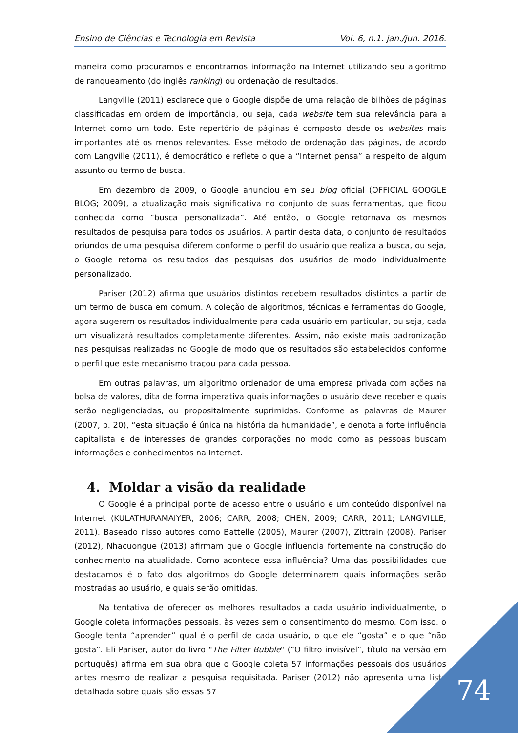Ensino de Ciências e Tecnologia em Revista Vol. 6, n.1. jan./jun. 2016.
maneira como procuramos e encontramos informação na Internet utilizando seu algoritmo de ranqueamento (do inglês ranking) ou ordenação de resultados.
Langville (2011) esclarece que o Google dispõe de uma relação de bilhões de páginas classificadas em ordem de importância, ou seja, cada website tem sua relevância para a Internet como um todo. Este repertório de páginas é composto desde os websites mais importantes até os menos relevantes. Esse método de ordenação das páginas, de acordo com Langville (2011), é democrático e reflete o que a “Internet pensa” a respeito de algum assunto ou termo de busca.
Em dezembro de 2009, o Google anunciou em seu blog oficial (OFFICIAL GOOGLE BLOG; 2009), a atualização mais significativa no conjunto de suas ferramentas, que ficou conhecida como “busca personalizada”. Até então, o Google retornava os mesmos resultados de pesquisa para todos os usuários. A partir desta data, o conjunto de resultados oriundos de uma pesquisa diferem conforme o perfil do usuário que realiza a busca, ou seja, o Google retorna os resultados das pesquisas dos usuários de modo individualmente personalizado.
Pariser (2012) afirma que usuários distintos recebem resultados distintos a partir de um termo de busca em comum. A coleção de algoritmos, técnicas e ferramentas do Google, agora sugerem os resultados individualmente para cada usuário em particular, ou seja, cada um visualizará resultados completamente diferentes. Assim, não existe mais padronização nas pesquisas realizadas no Google de modo que os resultados são estabelecidos conforme o perfil que este mecanismo traçou para cada pessoa.
Em outras palavras, um algoritmo ordenador de uma empresa privada com ações na bolsa de valores, dita de forma imperativa quais informações o usuário deve receber e quais serão negligenciadas, ou propositalmente suprimidas. Conforme as palavras de Maurer (2007, p. 20), “esta situação é única na história da humanidade”, e denota a forte influência capitalista e de interesses de grandes corporações no modo como as pessoas buscam informações e conhecimentos na Internet.
4. Moldar a visão da realidade
O Google é a principal ponte de acesso entre o usuário e um conteúdo disponível na Internet (KULATHURAMAIYER, 2006; CARR, 2008; CHEN, 2009; CARR, 2011; LANGVILLE, 2011). Baseado nisso autores como Battelle (2005), Maurer (2007), Zittrain (2008), Pariser (2012), Nhacuongue (2013) afirmam que o Google influencia fortemente na construção do conhecimento na atualidade. Como acontece essa influência? Uma das possibilidades que destacamos é o fato dos algoritmos do Google determinarem quais informações serão mostradas ao usuário, e quais serão omitidas.
Na tentativa de oferecer os melhores resultados a cada usuário individualmente, o Google coleta informações pessoais, às vezes sem o consentimento do mesmo. Com isso, o Google tenta “aprender” qual é o perfil de cada usuário, o que ele “gosta” e o que “não gosta”. Eli Pariser, autor do livro "The Filter Bubble" (“O filtro invisível”, título na versão em português) afirma em sua obra que o Google coleta 57 informações pessoais dos usuários antes mesmo de realizar a pesquisa requisitada. Pariser (2012) não apresenta uma lista detalhada sobre quais são essas 57
74